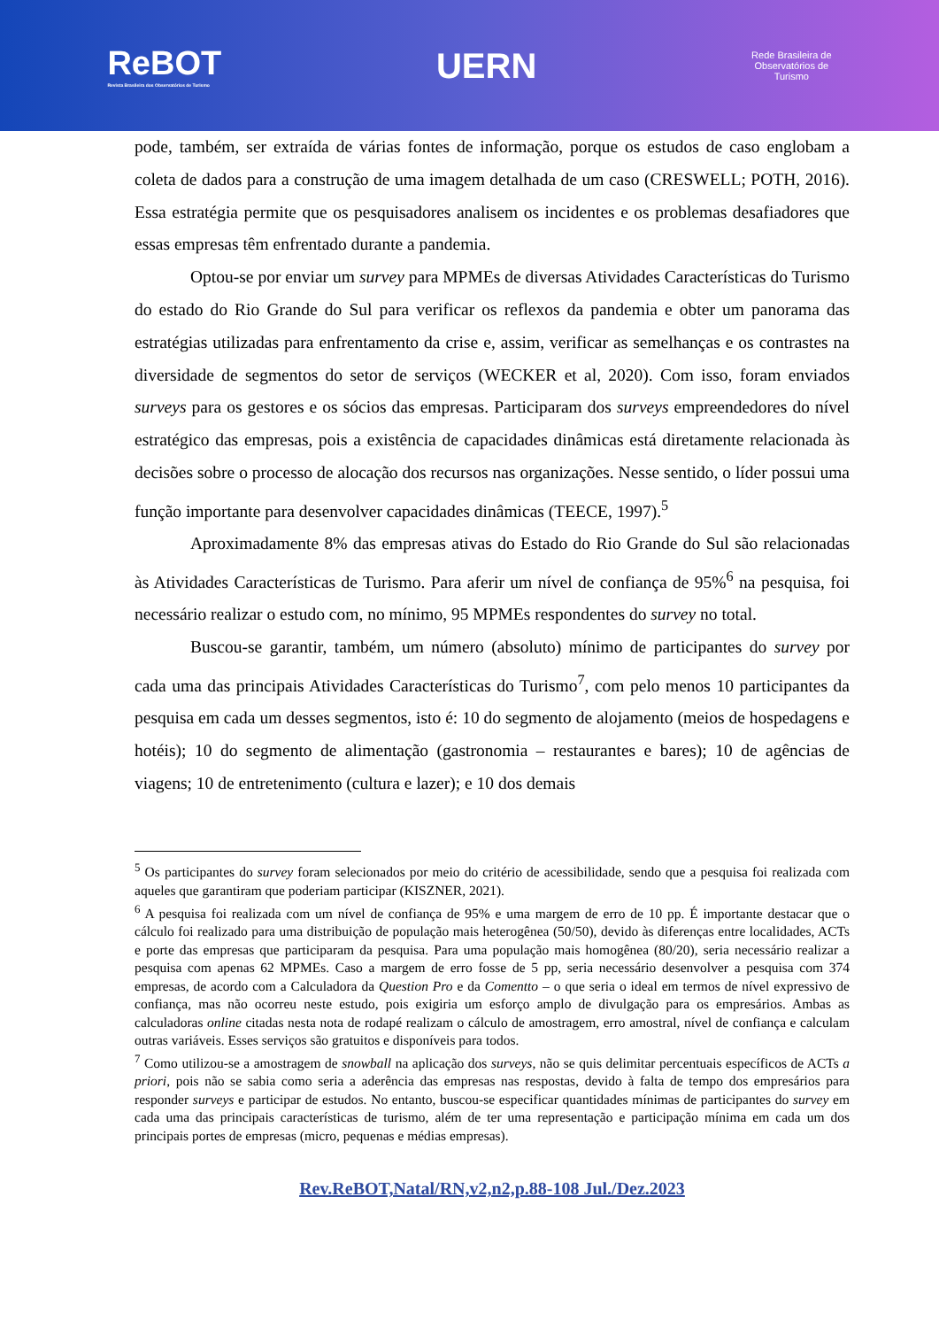ReBOT
Revista Brasileira dos Observatórios de Turismo
UERN
Rede Brasileira de
Observatórios de
Turismo
pode, também, ser extraída de várias fontes de informação, porque os estudos de caso englobam a coleta de dados para a construção de uma imagem detalhada de um caso (CRESWELL; POTH, 2016). Essa estratégia permite que os pesquisadores analisem os incidentes e os problemas desafiadores que essas empresas têm enfrentado durante a pandemia.
Optou-se por enviar um survey para MPMEs de diversas Atividades Características do Turismo do estado do Rio Grande do Sul para verificar os reflexos da pandemia e obter um panorama das estratégias utilizadas para enfrentamento da crise e, assim, verificar as semelhanças e os contrastes na diversidade de segmentos do setor de serviços (WECKER et al, 2020). Com isso, foram enviados surveys para os gestores e os sócios das empresas. Participaram dos surveys empreendedores do nível estratégico das empresas, pois a existência de capacidades dinâmicas está diretamente relacionada às decisões sobre o processo de alocação dos recursos nas organizações. Nesse sentido, o líder possui uma função importante para desenvolver capacidades dinâmicas (TEECE, 1997).<sup>5</sup>
Aproximadamente 8% das empresas ativas do Estado do Rio Grande do Sul são relacionadas às Atividades Características de Turismo. Para aferir um nível de confiança de 95%<sup>6</sup> na pesquisa, foi necessário realizar o estudo com, no mínimo, 95 MPMEs respondentes do survey no total.
Buscou-se garantir, também, um número (absoluto) mínimo de participantes do survey por cada uma das principais Atividades Características do Turismo<sup>7</sup>, com pelo menos 10 participantes da pesquisa em cada um desses segmentos, isto é: 10 do segmento de alojamento (meios de hospedagens e hotéis); 10 do segmento de alimentação (gastronomia – restaurantes e bares); 10 de agências de viagens; 10 de entretenimento (cultura e lazer); e 10 dos demais
<sup>5</sup> Os participantes do survey foram selecionados por meio do critério de acessibilidade, sendo que a pesquisa foi realizada com aqueles que garantiram que poderiam participar (KISZNER, 2021).
<sup>6</sup> A pesquisa foi realizada com um nível de confiança de 95% e uma margem de erro de 10 pp. É importante destacar que o cálculo foi realizado para uma distribuição de população mais heterogênea (50/50), devido às diferenças entre localidades, ACTs e porte das empresas que participaram da pesquisa. Para uma população mais homogênea (80/20), seria necessário realizar a pesquisa com apenas 62 MPMEs. Caso a margem de erro fosse de 5 pp, seria necessário desenvolver a pesquisa com 374 empresas, de acordo com a Calculadora da Question Pro e da Comentto – o que seria o ideal em termos de nível expressivo de confiança, mas não ocorreu neste estudo, pois exigiria um esforço amplo de divulgação para os empresários. Ambas as calculadoras online citadas nesta nota de rodapé realizam o cálculo de amostragem, erro amostral, nível de confiança e calculam outras variáveis. Esses serviços são gratuitos e disponíveis para todos.
<sup>7</sup> Como utilizou-se a amostragem de snowball na aplicação dos surveys, não se quis delimitar percentuais específicos de ACTs a priori, pois não se sabia como seria a aderência das empresas nas respostas, devido à falta de tempo dos empresários para responder surveys e participar de estudos. No entanto, buscou-se especificar quantidades mínimas de participantes do survey em cada uma das principais características de turismo, além de ter uma representação e participação mínima em cada um dos principais portes de empresas (micro, pequenas e médias empresas).
Rev.ReBOT,Natal/RN,v2,n2,p.88-108 Jul./Dez.2023